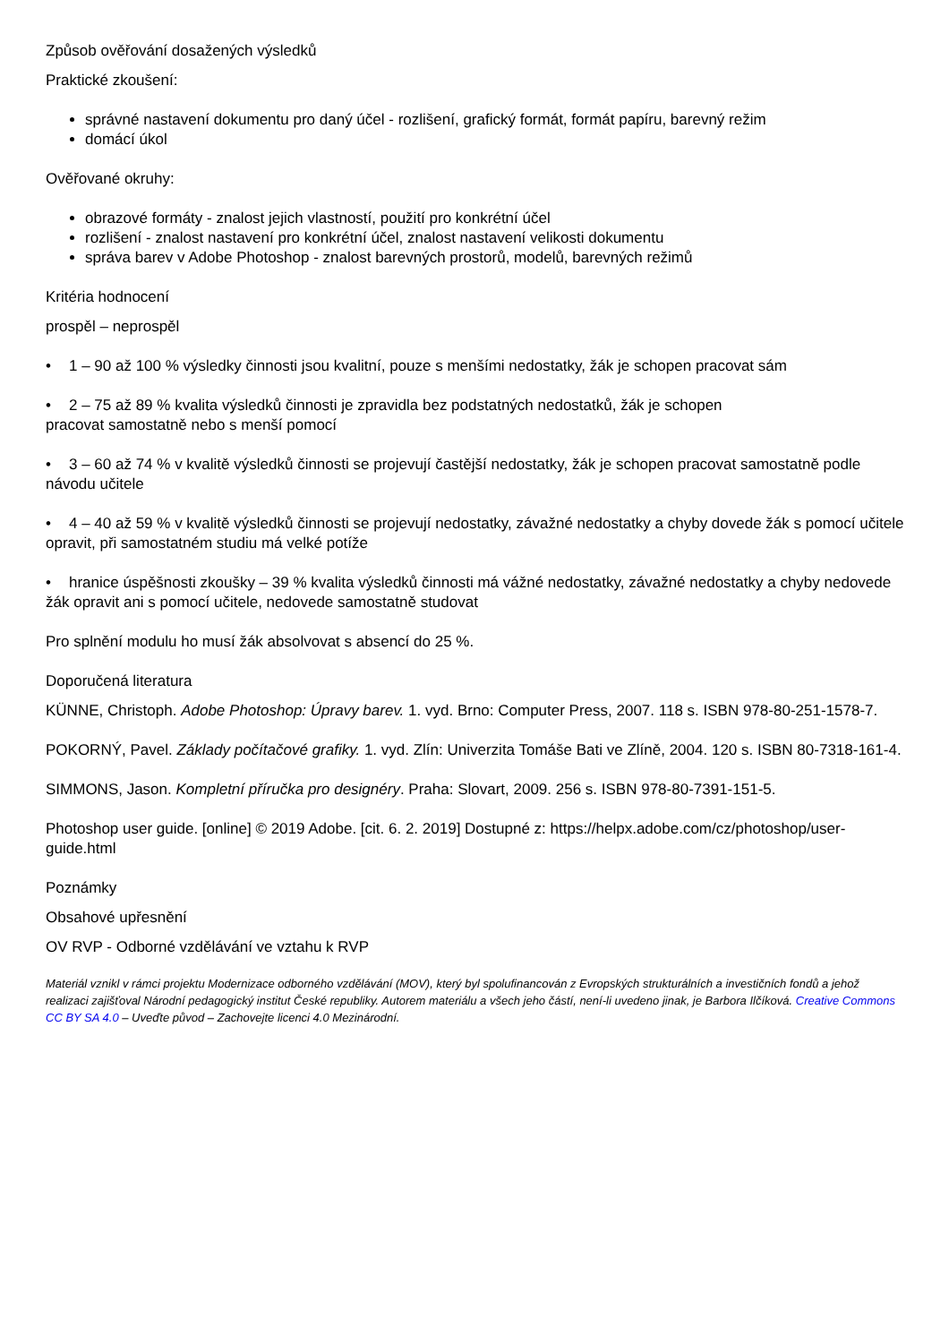Způsob ověřování dosažených výsledků
Praktické zkoušení:
správné nastavení dokumentu pro daný účel - rozlišení, grafický formát, formát papíru, barevný režim
domácí úkol
Ověřované okruhy:
obrazové formáty - znalost jejich vlastností, použití pro konkrétní účel
rozlišení - znalost nastavení pro konkrétní účel, znalost nastavení velikosti dokumentu
správa barev v Adobe Photoshop - znalost barevných prostorů, modelů, barevných režimů
Kritéria hodnocení
prospěl – neprospěl
• 1 – 90 až 100 % výsledky činnosti jsou kvalitní, pouze s menšími nedostatky, žák je schopen pracovat sám
• 2 – 75 až 89 % kvalita výsledků činnosti je zpravidla bez podstatných nedostatků, žák je schopen
pracovat samostatně nebo s menší pomocí
• 3 – 60 až 74 % v kvalitě výsledků činnosti se projevují častější nedostatky, žák je schopen pracovat samostatně podle návodu učitele
• 4 – 40 až 59 % v kvalitě výsledků činnosti se projevují nedostatky, závažné nedostatky a chyby dovede žák s pomocí učitele opravit, při samostatném studiu má velké potíže
• hranice úspěšnosti zkoušky – 39 % kvalita výsledků činnosti má vážné nedostatky, závažné nedostatky a chyby nedovede žák opravit ani s pomocí učitele, nedovede samostatně studovat
Pro splnění modulu ho musí žák absolvovat s absencí do 25 %.
Doporučená literatura
KÜNNE, Christoph. Adobe Photoshop: Úpravy barev. 1. vyd. Brno: Computer Press, 2007. 118 s. ISBN 978-80-251-1578-7.
POKORNÝ, Pavel. Základy počítačové grafiky. 1. vyd. Zlín: Univerzita Tomáše Bati ve Zlíně, 2004. 120 s. ISBN 80-7318-161-4.
SIMMONS, Jason. Kompletní příručka pro designéry. Praha: Slovart, 2009. 256 s. ISBN 978-80-7391-151-5.
Photoshop user guide. [online] © 2019 Adobe. [cit. 6. 2. 2019] Dostupné z: https://helpx.adobe.com/cz/photoshop/user-guide.html
Poznámky
Obsahové upřesnění
OV RVP - Odborné vzdělávání ve vztahu k RVP
Materiál vznikl v rámci projektu Modernizace odborného vzdělávání (MOV), který byl spolufinancován z Evropských strukturálních a investičních fondů a jehož realizaci zajišťoval Národní pedagogický institut České republiky. Autorem materiálu a všech jeho částí, není-li uvedeno jinak, je Barbora Ilčíková. Creative Commons CC BY SA 4.0 – Uveďte původ – Zachovejte licenci 4.0 Mezinárodní.